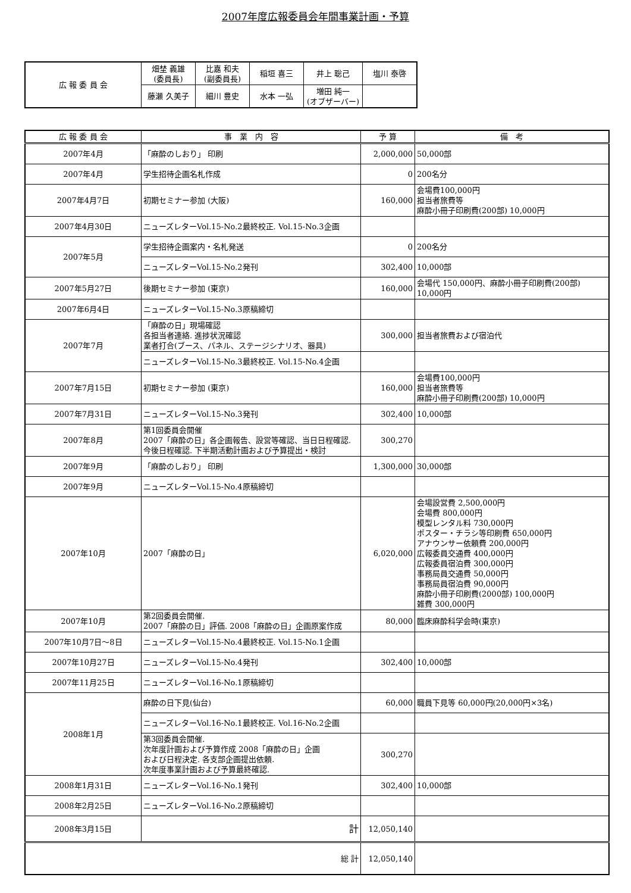2007年度広報委員会年間事業計画・予算
| 広 報 委 員 会 | 畑埜 義雄 (委員長) | 比嘉 和夫 (副委員長) | 稲垣 喜三 | 井上 聡己 | 塩川 泰啓 |
| | 藤瀬 久美子 | 細川 豊史 | 水本 一弘 | 増田 純一 (オブザーバー) | |
| 広 報 委 員 会 | 事 業 内 容 | 予 算 | 備 考 |
| --- | --- | --- | --- |
| 2007年4月 | 「麻酔のしおり」 印刷 | 2,000,000 | 50,000部 |
| 2007年4月 | 学生招待企画名札作成 | 0 | 200名分 |
| 2007年4月7日 | 初期セミナー参加 (大阪) | 160,000 | 会場費100,000円 担当者旅費等 麻酔小冊子印刷費(200部) 10,000円 |
| 2007年4月30日 | ニューズレターVol.15-No.2最終校正. Vol.15-No.3企画 | | |
| 2007年5月 | 学生招待企画案内・名札発送 | 0 | 200名分 |
| | ニューズレターVol.15-No.2発刊 | 302,400 | 10,000部 |
| 2007年5月27日 | 後期セミナー参加 (東京) | 160,000 | 会場代 150,000円、麻酔小冊子印刷費(200部) 10,000円 |
| 2007年6月4日 | ニューズレターVol.15-No.3原稿締切 | | |
| 2007年7月 | 「麻酔の日」現場確認 各担当者連絡. 進捗状況確認 業者打合(ブース、パネル、ステージシナリオ、器具) | 300,000 | 担当者旅費および宿泊代 |
| | ニューズレターVol.15-No.3最終校正. Vol.15-No.4企画 | | |
| 2007年7月15日 | 初期セミナー参加 (東京) | 160,000 | 会場費100,000円 担当者旅費等 麻酔小冊子印刷費(200部) 10,000円 |
| 2007年7月31日 | ニューズレターVol.15-No.3発刊 | 302,400 | 10,000部 |
| 2007年8月 | 第1回委員会開催 2007「麻酔の日」各企画報告、設営等確認、当日日程確認. 今後日程確認. 下半期活動計画および予算提出・検討 | 300,270 | |
| 2007年9月 | 「麻酔のしおり」 印刷 | 1,300,000 | 30,000部 |
| 2007年9月 | ニューズレターVol.15-No.4原稿締切 | | |
| 2007年10月 | 2007「麻酔の日」 | 6,020,000 | 会場設営費 2,500,000円 会場費 800,000円 模型レンタル料 730,000円 ポスター・チラシ等印刷費 650,000円 アナウンサー依頼費 200,000円 広報委員交通費 400,000円 広報委員宿泊費 300,000円 事務局員交通費 50,000円 事務局員宿泊費 90,000円 麻酔小冊子印刷費(2000部) 100,000円 雑費 300,000円 |
| 2007年10月 | 第2回委員会開催. 2007「麻酔の日」評価. 2008「麻酔の日」企画原案作成 | 80,000 | 臨床麻酔科学会時(東京) |
| 2007年10月7日～8日 | ニューズレターVol.15-No.4最終校正. Vol.15-No.1企画 | | |
| 2007年10月27日 | ニューズレターVol.15-No.4発刊 | 302,400 | 10,000部 |
| 2007年11月25日 | ニューズレターVol.16-No.1原稿締切 | | |
| 2008年1月 | 麻酔の日下見(仙台) | 60,000 | 職員下見等 60,000円(20,000円×3名) |
| | ニューズレターVol.16-No.1最終校正. Vol.16-No.2企画 | | |
| | 第3回委員会開催. 次年度計画および予算作成 2008「麻酔の日」企画 および日程決定. 各支部企画提出依頼. 次年度事業計画および予算最終確認. | 300,270 | |
| 2008年1月31日 | ニューズレターVol.16-No.1発刊 | 302,400 | 10,000部 |
| 2008年2月25日 | ニューズレターVol.16-No.2原稿締切 | | |
| 2008年3月15日 | 計 | 12,050,140 | |
| 総 計 | | 12,050,140 | |